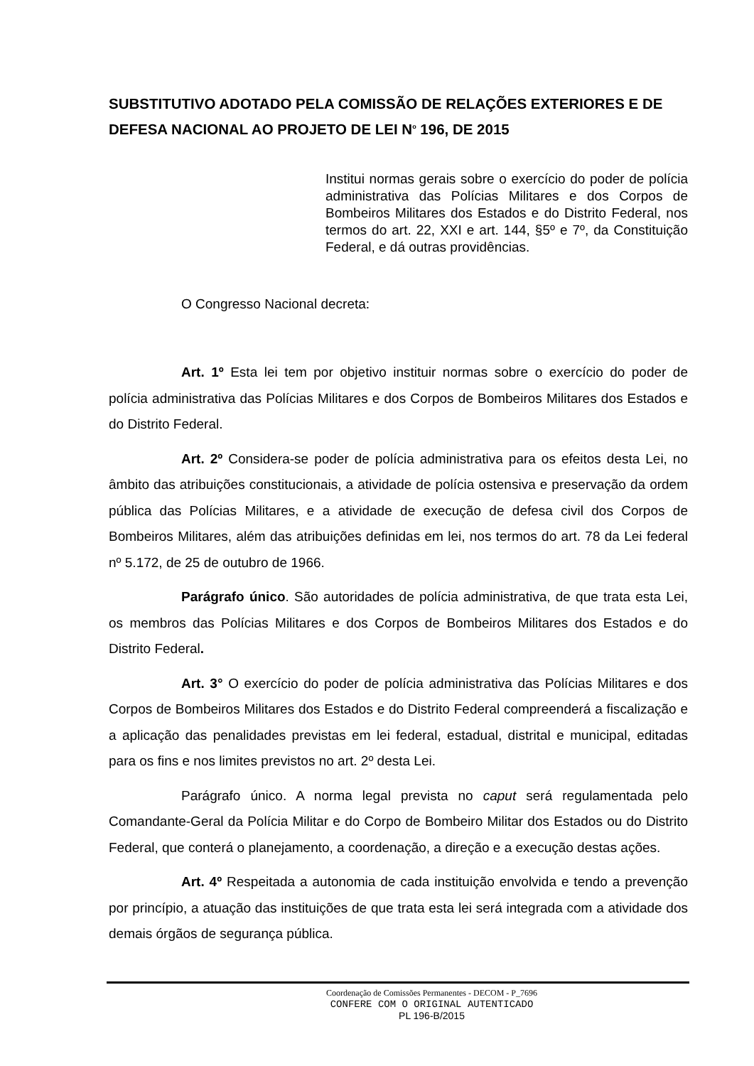SUBSTITUTIVO ADOTADO PELA COMISSÃO DE RELAÇÕES EXTERIORES E DE DEFESA NACIONAL AO PROJETO DE LEI N<sup>o</sup> 196, DE 2015
Institui normas gerais sobre o exercício do poder de polícia administrativa das Polícias Militares e dos Corpos de Bombeiros Militares dos Estados e do Distrito Federal, nos termos do art. 22, XXI e art. 144, §5º e 7º, da Constituição Federal, e dá outras providências.
O Congresso Nacional decreta:
Art. 1º Esta lei tem por objetivo instituir normas sobre o exercício do poder de polícia administrativa das Polícias Militares e dos Corpos de Bombeiros Militares dos Estados e do Distrito Federal.
Art. 2º Considera-se poder de polícia administrativa para os efeitos desta Lei, no âmbito das atribuições constitucionais, a atividade de polícia ostensiva e preservação da ordem pública das Polícias Militares, e a atividade de execução de defesa civil dos Corpos de Bombeiros Militares, além das atribuições definidas em lei, nos termos do art. 78 da Lei federal nº 5.172, de 25 de outubro de 1966.
Parágrafo único. São autoridades de polícia administrativa, de que trata esta Lei, os membros das Polícias Militares e dos Corpos de Bombeiros Militares dos Estados e do Distrito Federal.
Art. 3° O exercício do poder de polícia administrativa das Polícias Militares e dos Corpos de Bombeiros Militares dos Estados e do Distrito Federal compreenderá a fiscalização e a aplicação das penalidades previstas em lei federal, estadual, distrital e municipal, editadas para os fins e nos limites previstos no art. 2º desta Lei.
Parágrafo único. A norma legal prevista no caput será regulamentada pelo Comandante-Geral da Polícia Militar e do Corpo de Bombeiro Militar dos Estados ou do Distrito Federal, que conterá o planejamento, a coordenação, a direção e a execução destas ações.
Art. 4º Respeitada a autonomia de cada instituição envolvida e tendo a prevenção por princípio, a atuação das instituições de que trata esta lei será integrada com a atividade dos demais órgãos de segurança pública.
Coordenação de Comissões Permanentes - DECOM - P_7696
CONFERE COM O ORIGINAL AUTENTICADO
PL 196-B/2015